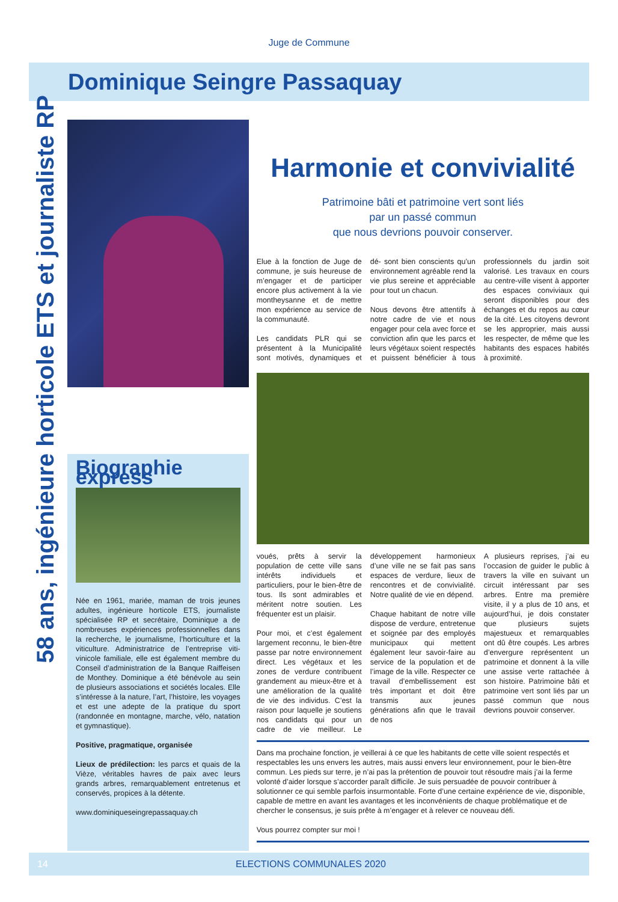Juge de Commune
Dominique Seingre Passaquay
58 ans, ingénieure horticole ETS et journaliste RP
Biographie express
Née en 1961, mariée, maman de trois jeunes adultes, ingénieure horticole ETS, journaliste spécialisée RP et secrétaire, Dominique a de nombreuses expériences professionnelles dans la recherche, le journalisme, l’horticulture et la viticulture. Administratrice de l’entreprise viti-vinicole familiale, elle est également membre du Conseil d’administration de la Banque Raiffeisen de Monthey. Dominique a été bénévole au sein de plusieurs associations et sociétés locales. Elle s’intéresse à la nature, l’art, l’histoire, les voyages et est une adepte de la pratique du sport (randonnée en montagne, marche, vélo, natation et gymnastique).
Positive, pragmatique, organisée
Lieux de prédilection: les parcs et quais de la Vièze, véritables havres de paix avec leurs grands arbres, remarquablement entretenus et conservés, propices à la détente.
www.dominiqueseingrepassaquay.ch
Harmonie et convivialité
Patrimoine bâti et patrimoine vert sont liés
par un passé commun
que nous devrions pouvoir conserver.
Elue à la fonction de Juge de commune, je suis heureuse de m’engager et de participer encore plus activement à la vie montheysanne et de mettre mon expérience au service de la communauté.
Les candidats PLR qui se présentent à la Municipalité sont motivés, dynamiques et dé- sont bien conscients qu’un environnement agréable rend la vie plus sereine et appréciable pour tout un chacun.
Nous devons être attentifs à notre cadre de vie et nous engager pour cela avec force et conviction afin que les parcs et leurs végétaux soient respectés et puissent bénéficier à tous professionnels du jardin soit valorisé. Les travaux en cours au centre-ville visent à apporter des espaces conviviaux qui seront disponibles pour des échanges et du repos au cœur de la cité. Les citoyens devront se les approprier, mais aussi les respecter, de même que les habitants des espaces habités à proximité.
voués, prêts à servir la population de cette ville sans intérêts individuels et particuliers, pour le bien-être de tous. Ils sont admirables et méritent notre soutien. Les fréquenter est un plaisir.
Pour moi, et c’est également largement reconnu, le bien-être passe par notre environnement direct. Les végétaux et les zones de verdure contribuent grandement au mieux-être et à une amélioration de la qualité de vie des individus. C’est la raison pour laquelle je soutiens nos candidats qui pour un cadre de vie meilleur. Le développement harmonieux d’une ville ne se fait pas sans espaces de verdure, lieux de rencontres et de convivialité. Notre qualité de vie en dépend.
Chaque habitant de notre ville dispose de verdure, entretenue et soignée par des employés municipaux qui mettent également leur savoir-faire au service de la population et de l’image de la ville. Respecter ce travail d’embellissement est très important et doit être transmis aux jeunes générations afin que le travail de nos
A plusieurs reprises, j’ai eu l’occasion de guider le public à travers la ville en suivant un circuit intéressant par ses arbres. Entre ma première visite, il y a plus de 10 ans, et aujourd’hui, je dois constater que plusieurs sujets majestueux et remarquables ont dû être coupés. Les arbres d’envergure représentent un patrimoine et donnent à la ville une assise verte rattachée à son histoire. Patrimoine bâti et patrimoine vert sont liés par un passé commun que nous devrions pouvoir conserver.
Dans ma prochaine fonction, je veillerai à ce que les habitants de cette ville soient respectés et respectables les uns envers les autres, mais aussi envers leur environnement, pour le bien-être commun. Les pieds sur terre, je n’ai pas la prétention de pouvoir tout résoudre mais j’ai la ferme volonté d’aider lorsque s’accorder paraît difficile. Je suis persuadée de pouvoir contribuer à solutionner ce qui semble parfois insurmontable. Forte d’une certaine expérience de vie, disponible, capable de mettre en avant les avantages et les inconvénients de chaque problématique et de chercher le consensus, je suis prête à m’engager et à relever ce nouveau défi.
Vous pourrez compter sur moi !
14 ELECTIONS COMMUNALES 2020